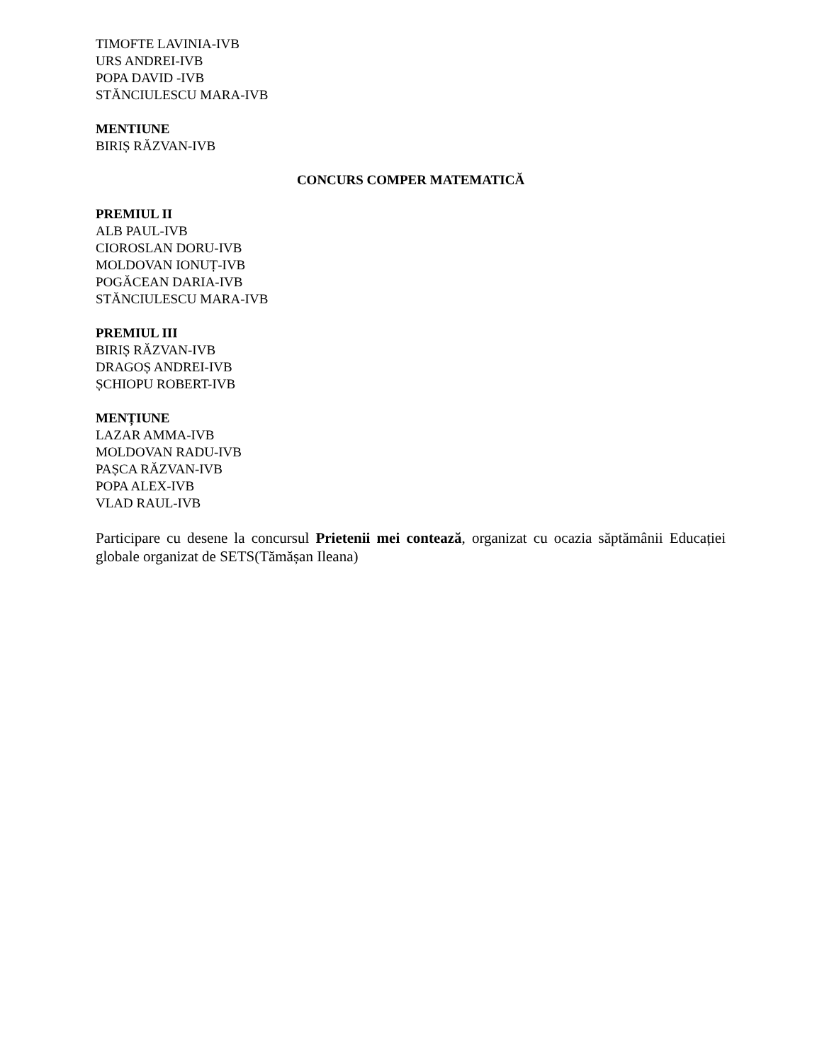TIMOFTE LAVINIA-IVB
URS ANDREI-IVB
POPA DAVID -IVB
STĂNCIULESCU MARA-IVB
MENTIUNE
BIRIȘ RĂZVAN-IVB
CONCURS COMPER MATEMATICĂ
PREMIUL II
ALB PAUL-IVB
CIOROSLAN DORU-IVB
MOLDOVAN IONUȚ-IVB
POGĂCEAN DARIA-IVB
STĂNCIULESCU MARA-IVB
PREMIUL III
BIRIȘ RĂZVAN-IVB
DRAGOȘ ANDREI-IVB
ȘCHIOPU ROBERT-IVB
MENȚIUNE
LAZAR AMMA-IVB
MOLDOVAN RADU-IVB
PAȘCA RĂZVAN-IVB
POPA ALEX-IVB
VLAD RAUL-IVB
Participare cu desene la concursul Prietenii mei contează, organizat cu ocazia săptămânii Educației globale organizat de SETS(Tămășan Ileana)